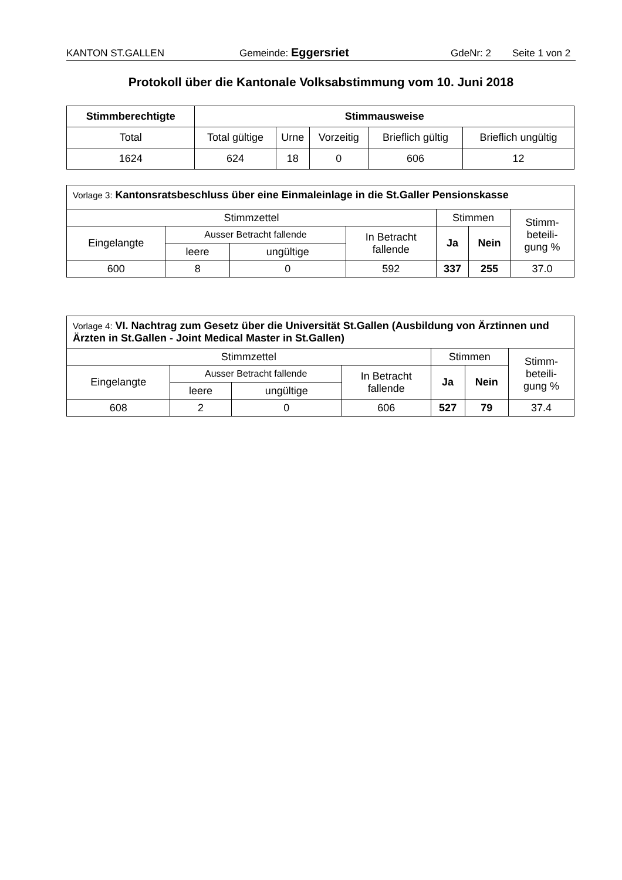KANTON ST.GALLEN Gemeinde: Eggersriet
GdeNr: 2 Seite 1 von 2
Protokoll über die Kantonale Volksabstimmung vom 10. Juni 2018
| Stimmberechtigte | Stimmausweise | | | | |
| --- | --- | --- | --- | --- | --- |
| Total | Total gültige | Urne | Vorzeitig | Brieflich gültig | Brieflich ungültig |
| 1624 | 624 | 18 | 0 | 606 | 12 |
| Vorlage 3: Kantonsratsbeschluss über eine Einmaleinlage in die St.Galler Pensionskasse | | | | | | |
| Stimmzettel | | | | Stimmen | | Stimm- beteili- gung % |
| Eingelangte | Ausser Betracht fallende | | In Betracht fallende | Ja | Nein | |
| | leere | ungültige | | | | |
| 600 | 8 | 0 | 592 | 337 | 255 | 37.0 |
| Vorlage 4: VI. Nachtrag zum Gesetz über die Universität St.Gallen (Ausbildung von Ärztinnen und Ärzten in St.Gallen - Joint Medical Master in St.Gallen) | | | | | | |
| Stimmzettel | | | | Stimmen | | Stimm- beteili- gung % |
| Eingelangte | Ausser Betracht fallende | | In Betracht fallende | Ja | Nein | |
| | leere | ungültige | | | | |
| 608 | 2 | 0 | 606 | 527 | 79 | 37.4 |